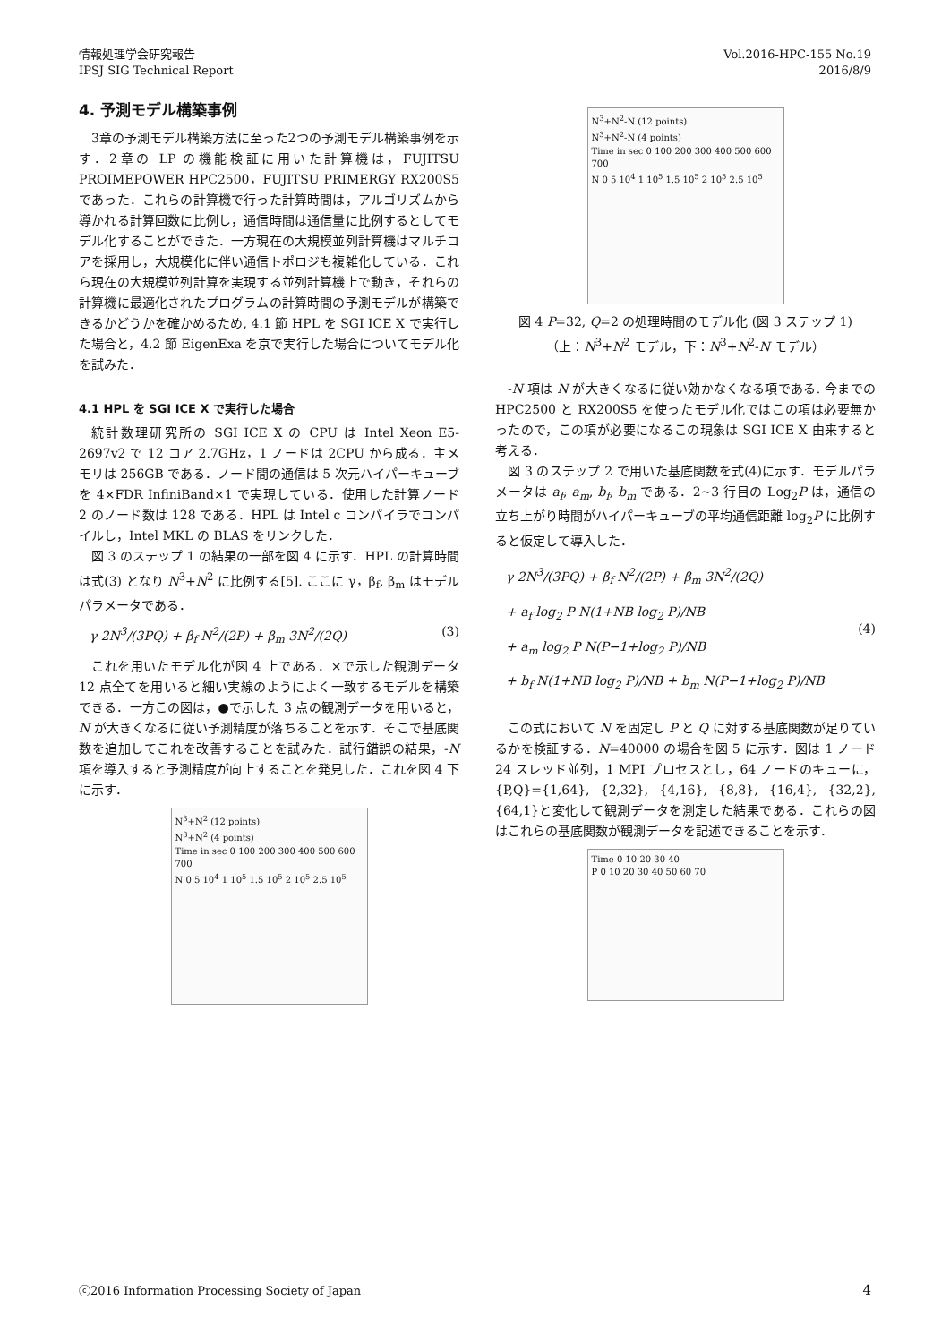情報処理学会研究報告
IPSJ SIG Technical Report
Vol.2016-HPC-155 No.19
2016/8/9
4. 予測モデル構築事例
3章の予測モデル構築方法に至った2つの予測モデル構築事例を示す．2章の LP の機能検証に用いた計算機は，FUJITSU PROIMEPOWER HPC2500，FUJITSU PRIMERGY RX200S5 であった．これらの計算機で行った計算時間は，アルゴリズムから導かれる計算回数に比例し，通信時間は通信量に比例するとしてモデル化することができた．一方現在の大規模並列計算機はマルチコアを採用し，大規模化に伴い通信トポロジも複雑化している．これら現在の大規模並列計算を実現する並列計算機上で動き，それらの計算機に最適化されたプログラムの計算時間の予測モデルが構築できるかどうかを確かめるため, 4.1 節 HPL を SGI ICE X で実行した場合と，4.2 節 EigenExa を京で実行した場合についてモデル化を試みた．
4.1 HPL を SGI ICE X で実行した場合
統計数理研究所の SGI ICE X の CPU は Intel Xeon E5-2697v2 で 12 コア 2.7GHz，1 ノードは 2CPU から成る．主メモリは 256GB である．ノード間の通信は 5 次元ハイパーキューブを 4×FDR InfiniBand×1 で実現している．使用した計算ノード 2 のノード数は 128 である．HPL は Intel c コンパイラでコンパイルし，Intel MKL の BLAS をリンクした．
図 3 のステップ 1 の結果の一部を図 4 に示す．HPL の計算時間は式(3) となり N<sup>3</sup>+N<sup>2</sup> に比例する[5]. ここに γ，β<sub>f</sub>, β<sub>m</sub> はモデルパラメータである．
γ 2N<sup>3</sup>/(3PQ) + β<sub>f</sub> N<sup>2</sup>/(2P) + β<sub>m</sub> 3N<sup>2</sup>/(2Q) (3)
これを用いたモデル化が図 4 上である．×で示した観測データ 12 点全てを用いると細い実線のようによく一致するモデルを構築できる．一方この図は，●で示した 3 点の観測データを用いると，N が大きくなるに従い予測精度が落ちることを示す．そこで基底関数を追加してこれを改善することを試みた．試行錯誤の結果，-N 項を導入すると予測精度が向上することを発見した．これを図 4 下に示す．
N<sup>3</sup>+N<sup>2</sup> (12 points)
N<sup>3</sup>+N<sup>2</sup> (4 points)
Time in sec 0 100 200 300 400 500 600 700
N 0 5 10<sup>4</sup> 1 10<sup>5</sup> 1.5 10<sup>5</sup> 2 10<sup>5</sup> 2.5 10<sup>5</sup>
N<sup>3</sup>+N<sup>2</sup>-N (12 points)
N<sup>3</sup>+N<sup>2</sup>-N (4 points)
Time in sec 0 100 200 300 400 500 600 700
N 0 5 10<sup>4</sup> 1 10<sup>5</sup> 1.5 10<sup>5</sup> 2 10<sup>5</sup> 2.5 10<sup>5</sup>
図 4 P=32, Q=2 の処理時間のモデル化 (図 3 ステップ 1)
（上：N<sup>3</sup>+N<sup>2</sup> モデル，下：N<sup>3</sup>+N<sup>2</sup>-N モデル）
-N 項は N が大きくなるに従い効かなくなる項である. 今までの HPC2500 と RX200S5 を使ったモデル化ではこの項は必要無かったので，この項が必要になるこの現象は SGI ICE X 由来すると考える．
図 3 のステップ 2 で用いた基底関数を式(4)に示す．モデルパラメータは a<sub>f</sub>, a<sub>m</sub>, b<sub>f</sub>, b<sub>m</sub> である．2~3 行目の Log<sub>2</sub>P は，通信の立ち上がり時間がハイパーキューブの平均通信距離 log<sub>2</sub>P に比例すると仮定して導入した．
γ 2N<sup>3</sup>/(3PQ) + β<sub>f</sub> N<sup>2</sup>/(2P) + β<sub>m</sub> 3N<sup>2</sup>/(2Q)
+ a<sub>f</sub> log<sub>2</sub> P N(1+NB log<sub>2</sub> P)/NB
+ a<sub>m</sub> log<sub>2</sub> P N(P−1+log<sub>2</sub> P)/NB
+ b<sub>f</sub> N(1+NB log<sub>2</sub> P)/NB + b<sub>m</sub> N(P−1+log<sub>2</sub> P)/NB (4)
この式において N を固定し P と Q に対する基底関数が足りているかを検証する．N=40000 の場合を図 5 に示す．図は 1 ノード 24 スレッド並列，1 MPI プロセスとし，64 ノードのキューに，{P,Q}={1,64}, {2,32}, {4,16}, {8,8}, {16,4}, {32,2}, {64,1}と変化して観測データを測定した結果である．これらの図はこれらの基底関数が観測データを記述できることを示す．
Time 0 10 20 30 40
P 0 10 20 30 40 50 60 70
ⓒ2016 Information Processing Society of Japan 4